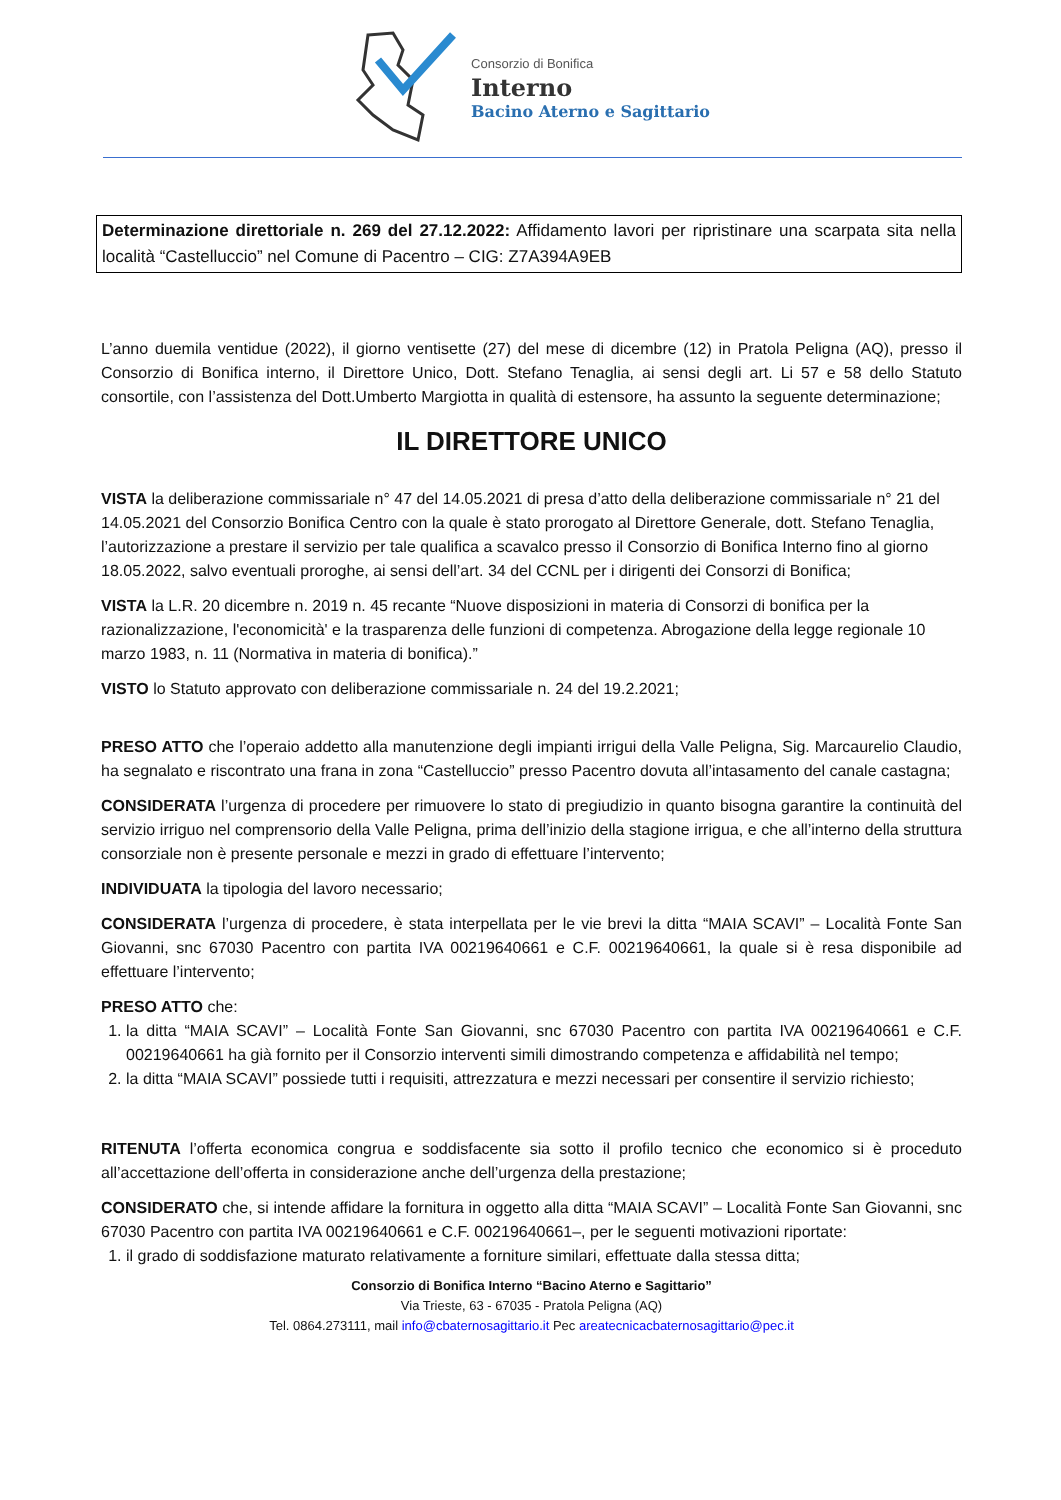Consorzio di Bonifica
Interno
Bacino Aterno e Sagittario
Determinazione direttoriale n. 269 del 27.12.2022: Affidamento lavori per ripristinare una scarpata sita nella località “Castelluccio” nel Comune di Pacentro – CIG: Z7A394A9EB
L’anno duemila ventidue (2022), il giorno ventisette (27) del mese di dicembre (12) in Pratola Peligna (AQ), presso il Consorzio di Bonifica interno, il Direttore Unico, Dott. Stefano Tenaglia, ai sensi degli art. Li 57 e 58 dello Statuto consortile, con l’assistenza del Dott.Umberto Margiotta in qualità di estensore, ha assunto la seguente determinazione;
IL DIRETTORE UNICO
VISTA la deliberazione commissariale n° 47 del 14.05.2021 di presa d’atto della deliberazione commissariale n° 21 del 14.05.2021 del Consorzio Bonifica Centro con la quale è stato prorogato al Direttore Generale, dott. Stefano Tenaglia, l’autorizzazione a prestare il servizio per tale qualifica a scavalco presso il Consorzio di Bonifica Interno fino al giorno 18.05.2022, salvo eventuali proroghe, ai sensi dell’art. 34 del CCNL per i dirigenti dei Consorzi di Bonifica;
VISTA la L.R. 20 dicembre n. 2019 n. 45 recante “Nuove disposizioni in materia di Consorzi di bonifica per la razionalizzazione, l'economicità' e la trasparenza delle funzioni di competenza. Abrogazione della legge regionale 10 marzo 1983, n. 11 (Normativa in materia di bonifica).”
VISTO lo Statuto approvato con deliberazione commissariale n. 24 del 19.2.2021;
PRESO ATTO che l’operaio addetto alla manutenzione degli impianti irrigui della Valle Peligna, Sig. Marcaurelio Claudio, ha segnalato e riscontrato una frana in zona “Castelluccio” presso Pacentro dovuta all’intasamento del canale castagna;
CONSIDERATA l’urgenza di procedere per rimuovere lo stato di pregiudizio in quanto bisogna garantire la continuità del servizio irriguo nel comprensorio della Valle Peligna, prima dell’inizio della stagione irrigua, e che all’interno della struttura consorziale non è presente personale e mezzi in grado di effettuare l’intervento;
INDIVIDUATA la tipologia del lavoro necessario;
CONSIDERATA l’urgenza di procedere, è stata interpellata per le vie brevi la ditta “MAIA SCAVI” – Località Fonte San Giovanni, snc 67030 Pacentro con partita IVA 00219640661 e C.F. 00219640661, la quale si è resa disponibile ad effettuare l’intervento;
PRESO ATTO che:
1. la ditta “MAIA SCAVI” – Località Fonte San Giovanni, snc 67030 Pacentro con partita IVA 00219640661 e C.F. 00219640661 ha già fornito per il Consorzio interventi simili dimostrando competenza e affidabilità nel tempo;
2. la ditta “MAIA SCAVI” possiede tutti i requisiti, attrezzatura e mezzi necessari per consentire il servizio richiesto;
RITENUTA l’offerta economica congrua e soddisfacente sia sotto il profilo tecnico che economico si è proceduto all’accettazione dell’offerta in considerazione anche dell’urgenza della prestazione;
CONSIDERATO che, si intende affidare la fornitura in oggetto alla ditta “MAIA SCAVI” – Località Fonte San Giovanni, snc 67030 Pacentro con partita IVA 00219640661 e C.F. 00219640661–, per le seguenti motivazioni riportate:
1. il grado di soddisfazione maturato relativamente a forniture similari, effettuate dalla stessa ditta;
Consorzio di Bonifica Interno “Bacino Aterno e Sagittario”
Via Trieste, 63 - 67035 - Pratola Peligna (AQ)
Tel. 0864.273111, mail info@cbaternosagittario.it Pec areatecnicacbaternosagittario@pec.it